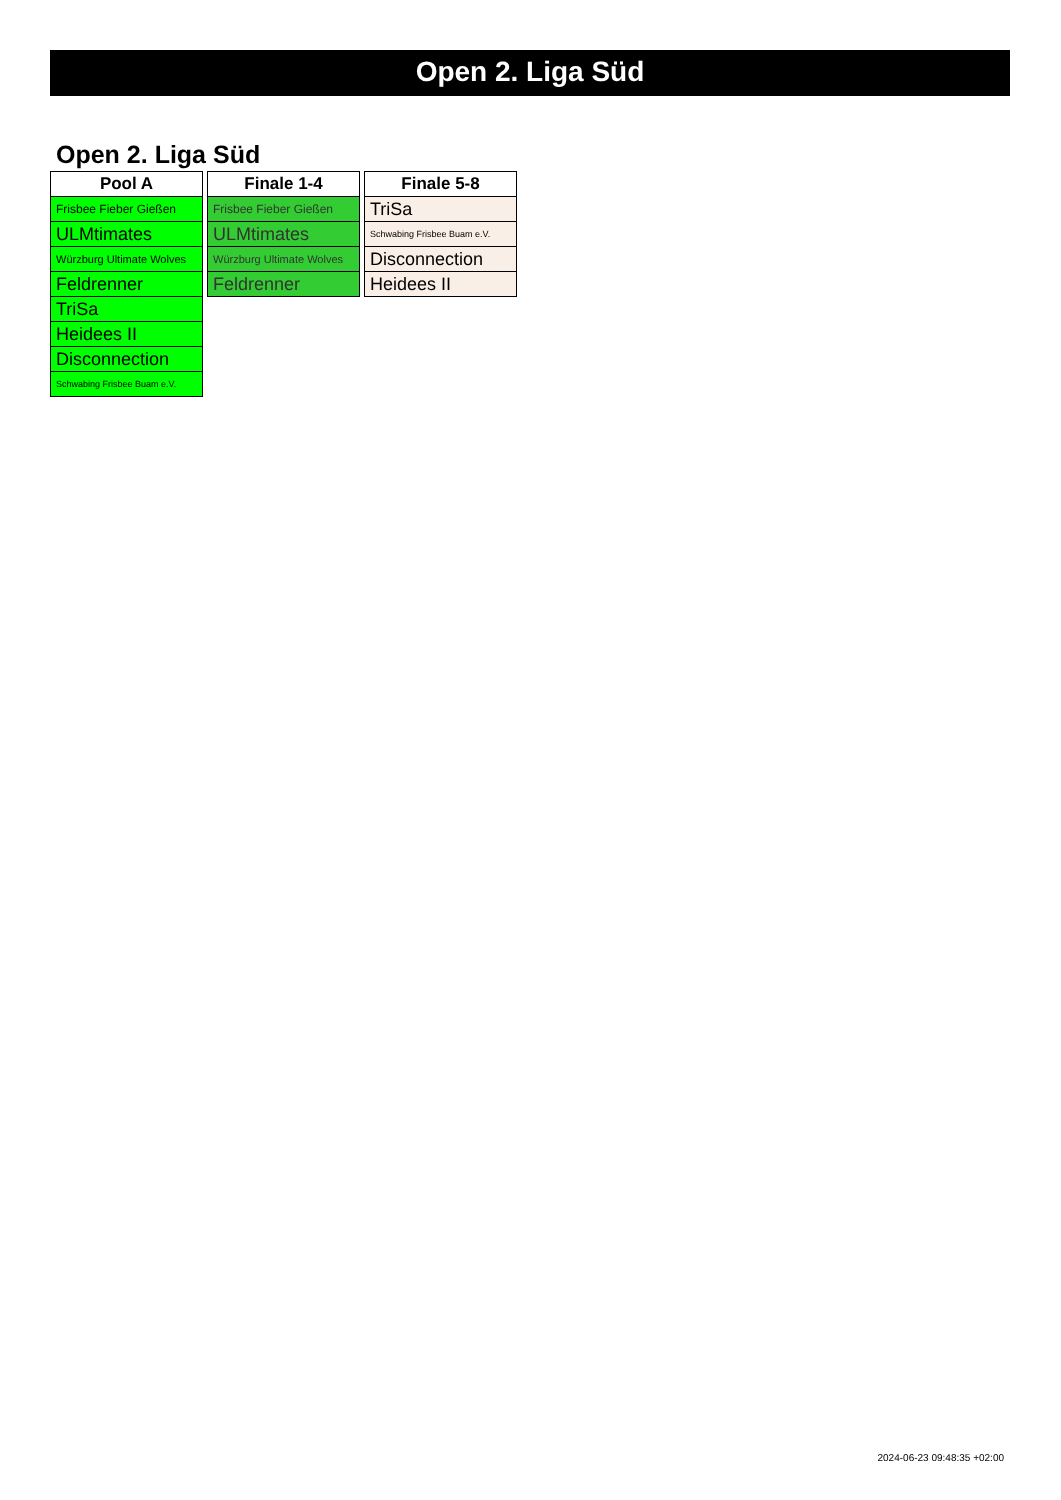Open 2. Liga Süd
Open 2. Liga Süd
| Pool A |
| --- |
| Frisbee Fieber Gießen |
| ULMtimates |
| Würzburg Ultimate Wolves |
| Feldrenner |
| TriSa |
| Heidees II |
| Disconnection |
| Schwabing Frisbee Buam e.V. |
| Finale 1-4 |
| --- |
| Frisbee Fieber Gießen |
| ULMtimates |
| Würzburg Ultimate Wolves |
| Feldrenner |
| Finale 5-8 |
| --- |
| TriSa |
| Schwabing Frisbee Buam e.V. |
| Disconnection |
| Heidees II |
2024-06-23 09:48:35 +02:00